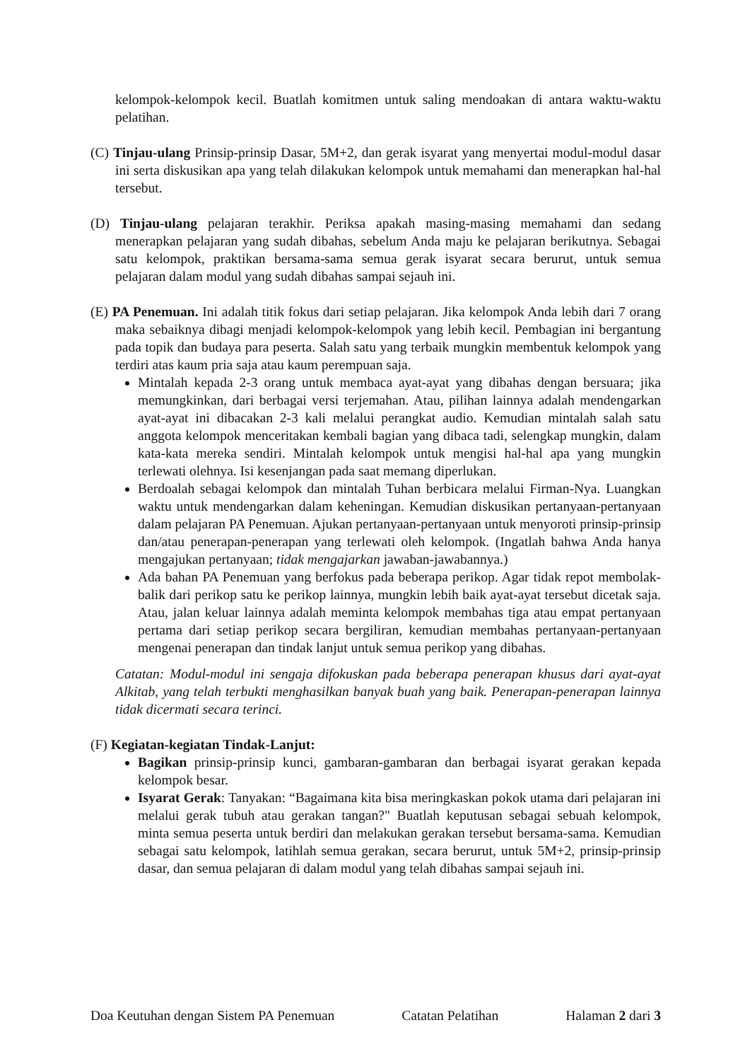kelompok-kelompok kecil. Buatlah komitmen untuk saling mendoakan di antara waktu-waktu pelatihan.
(C) Tinjau-ulang Prinsip-prinsip Dasar, 5M+2, dan gerak isyarat yang menyertai modul-modul dasar ini serta diskusikan apa yang telah dilakukan kelompok untuk memahami dan menerapkan hal-hal tersebut.
(D) Tinjau-ulang pelajaran terakhir. Periksa apakah masing-masing memahami dan sedang menerapkan pelajaran yang sudah dibahas, sebelum Anda maju ke pelajaran berikutnya. Sebagai satu kelompok, praktikan bersama-sama semua gerak isyarat secara berurut, untuk semua pelajaran dalam modul yang sudah dibahas sampai sejauh ini.
(E) PA Penemuan. Ini adalah titik fokus dari setiap pelajaran. Jika kelompok Anda lebih dari 7 orang maka sebaiknya dibagi menjadi kelompok-kelompok yang lebih kecil. Pembagian ini bergantung pada topik dan budaya para peserta. Salah satu yang terbaik mungkin membentuk kelompok yang terdiri atas kaum pria saja atau kaum perempuan saja.
Mintalah kepada 2-3 orang untuk membaca ayat-ayat yang dibahas dengan bersuara; jika memungkinkan, dari berbagai versi terjemahan. Atau, pilihan lainnya adalah mendengarkan ayat-ayat ini dibacakan 2-3 kali melalui perangkat audio. Kemudian mintalah salah satu anggota kelompok menceritakan kembali bagian yang dibaca tadi, selengkap mungkin, dalam kata-kata mereka sendiri. Mintalah kelompok untuk mengisi hal-hal apa yang mungkin terlewati olehnya. Isi kesenjangan pada saat memang diperlukan.
Berdoalah sebagai kelompok dan mintalah Tuhan berbicara melalui Firman-Nya. Luangkan waktu untuk mendengarkan dalam keheningan. Kemudian diskusikan pertanyaan-pertanyaan dalam pelajaran PA Penemuan. Ajukan pertanyaan-pertanyaan untuk menyoroti prinsip-prinsip dan/atau penerapan-penerapan yang terlewati oleh kelompok. (Ingatlah bahwa Anda hanya mengajukan pertanyaan; tidak mengajarkan jawaban-jawabannya.)
Ada bahan PA Penemuan yang berfokus pada beberapa perikop. Agar tidak repot membolak-balik dari perikop satu ke perikop lainnya, mungkin lebih baik ayat-ayat tersebut dicetak saja. Atau, jalan keluar lainnya adalah meminta kelompok membahas tiga atau empat pertanyaan pertama dari setiap perikop secara bergiliran, kemudian membahas pertanyaan-pertanyaan mengenai penerapan dan tindak lanjut untuk semua perikop yang dibahas.
Catatan: Modul-modul ini sengaja difokuskan pada beberapa penerapan khusus dari ayat-ayat Alkitab, yang telah terbukti menghasilkan banyak buah yang baik. Penerapan-penerapan lainnya tidak dicermati secara terinci.
(F) Kegiatan-kegiatan Tindak-Lanjut:
Bagikan prinsip-prinsip kunci, gambaran-gambaran dan berbagai isyarat gerakan kepada kelompok besar.
Isyarat Gerak: Tanyakan: “Bagaimana kita bisa meringkaskan pokok utama dari pelajaran ini melalui gerak tubuh atau gerakan tangan?" Buatlah keputusan sebagai sebuah kelompok, minta semua peserta untuk berdiri dan melakukan gerakan tersebut bersama-sama. Kemudian sebagai satu kelompok, latihlah semua gerakan, secara berurut, untuk 5M+2, prinsip-prinsip dasar, dan semua pelajaran di dalam modul yang telah dibahas sampai sejauh ini.
Doa Keutuhan dengan Sistem PA Penemuan Catatan Pelatihan Halaman 2 dari 3